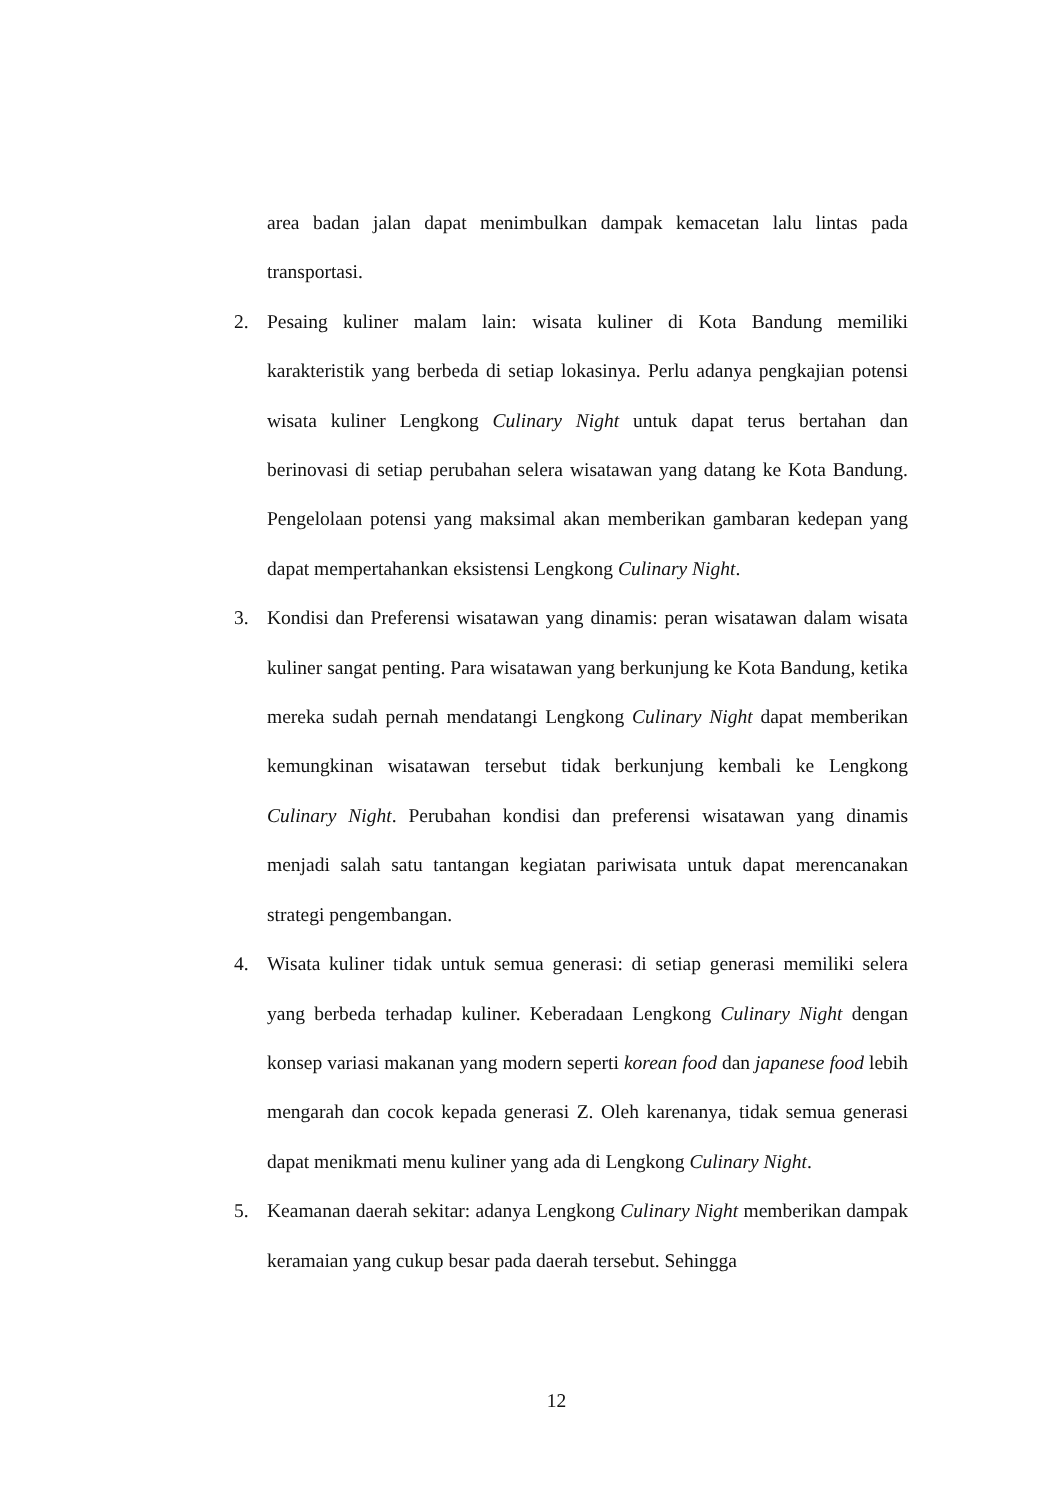area badan jalan dapat menimbulkan dampak kemacetan lalu lintas pada transportasi.
2. Pesaing kuliner malam lain: wisata kuliner di Kota Bandung memiliki karakteristik yang berbeda di setiap lokasinya. Perlu adanya pengkajian potensi wisata kuliner Lengkong Culinary Night untuk dapat terus bertahan dan berinovasi di setiap perubahan selera wisatawan yang datang ke Kota Bandung. Pengelolaan potensi yang maksimal akan memberikan gambaran kedepan yang dapat mempertahankan eksistensi Lengkong Culinary Night.
3. Kondisi dan Preferensi wisatawan yang dinamis: peran wisatawan dalam wisata kuliner sangat penting. Para wisatawan yang berkunjung ke Kota Bandung, ketika mereka sudah pernah mendatangi Lengkong Culinary Night dapat memberikan kemungkinan wisatawan tersebut tidak berkunjung kembali ke Lengkong Culinary Night. Perubahan kondisi dan preferensi wisatawan yang dinamis menjadi salah satu tantangan kegiatan pariwisata untuk dapat merencanakan strategi pengembangan.
4. Wisata kuliner tidak untuk semua generasi: di setiap generasi memiliki selera yang berbeda terhadap kuliner. Keberadaan Lengkong Culinary Night dengan konsep variasi makanan yang modern seperti korean food dan japanese food lebih mengarah dan cocok kepada generasi Z. Oleh karenanya, tidak semua generasi dapat menikmati menu kuliner yang ada di Lengkong Culinary Night.
5. Keamanan daerah sekitar: adanya Lengkong Culinary Night memberikan dampak keramaian yang cukup besar pada daerah tersebut. Sehingga
12